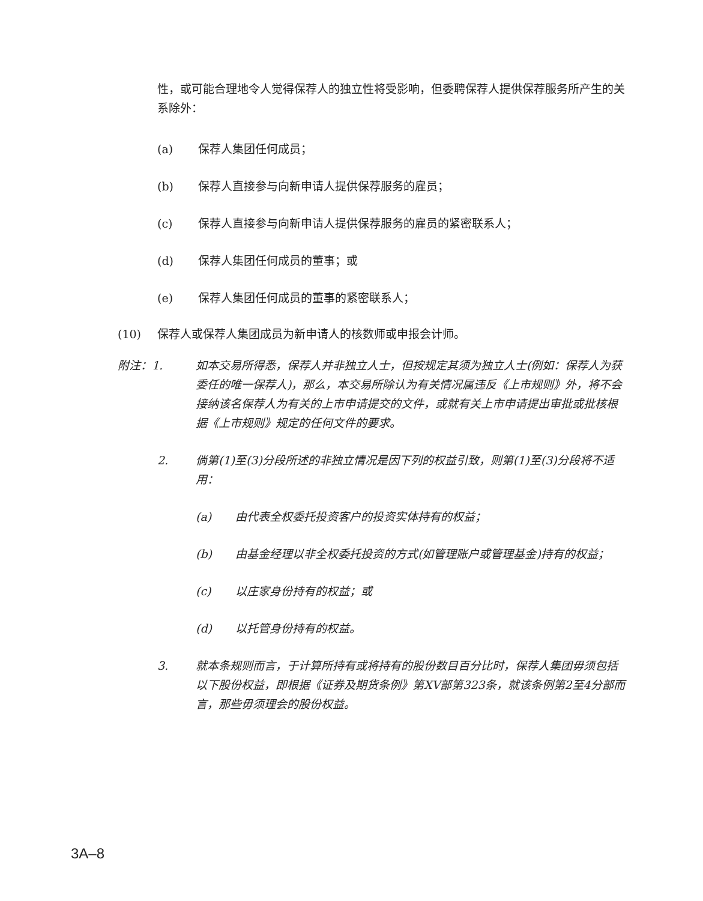性，或可能合理地令人觉得保荐人的独立性将受影响，但委聘保荐人提供保荐服务所产生的关系除外：
(a) 保荐人集团任何成员；
(b) 保荐人直接参与向新申请人提供保荐服务的雇员；
(c) 保荐人直接参与向新申请人提供保荐服务的雇员的紧密联系人；
(d) 保荐人集团任何成员的董事；或
(e) 保荐人集团任何成员的董事的紧密联系人；
(10) 保荐人或保荐人集团成员为新申请人的核数师或申报会计师。
附注：1. 如本交易所得悉，保荐人并非独立人士，但按规定其须为独立人士(例如：保荐人为获委任的唯一保荐人)，那么，本交易所除认为有关情况属违反《上市规则》外，将不会接纳该名保荐人为有关的上市申请提交的文件，或就有关上市申请提出审批或批核根据《上市规则》规定的任何文件的要求。
2. 倘第(1)至(3)分段所述的非独立情况是因下列的权益引致，则第(1)至(3)分段将不适用：
(a) 由代表全权委托投资客户的投资实体持有的权益；
(b) 由基金经理以非全权委托投资的方式(如管理账户或管理基金)持有的权益；
(c) 以庄家身份持有的权益；或
(d) 以托管身份持有的权益。
3. 就本条规则而言，于计算所持有或将持有的股份数目百分比时，保荐人集团毋须包括以下股份权益，即根据《证券及期货条例》第XV部第323条，就该条例第2至4分部而言，那些毋须理会的股份权益。
3A–8